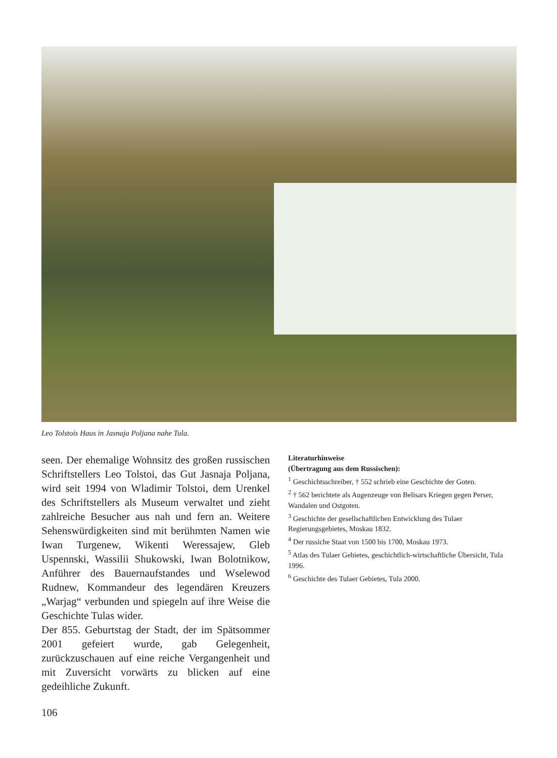Leo Tolstois Haus in Jasnaja Poljana nahe Tula.
seen. Der ehemalige Wohnsitz des großen russischen Schriftstellers Leo Tolstoi, das Gut Jasnaja Poljana, wird seit 1994 von Wladimir Tolstoi, dem Urenkel des Schriftstellers als Museum verwaltet und zieht zahlreiche Besucher aus nah und fern an. Weitere Sehenswürdigkeiten sind mit berühmten Namen wie Iwan Turgenew, Wikenti Weressajew, Gleb Uspennski, Wassilii Shukowski, Iwan Bolotnikow, Anführer des Bauernaufstandes und Wselewod Rudnew, Kommandeur des legendären Kreuzers „Warjag“ verbunden und spiegeln auf ihre Weise die Geschichte Tulas wider.
Der 855. Geburtstag der Stadt, der im Spätsommer 2001 gefeiert wurde, gab Gelegenheit, zurückzuschauen auf eine reiche Vergangenheit und mit Zuversicht vorwärts zu blicken auf eine gedeihliche Zukunft.
Literaturhinweise
(Übertragung aus dem Russischen):
<sup>1</sup> Geschichtsschreiber, † 552 schrieb eine Geschichte der Goten.
<sup>2</sup> † 562 berichtete als Augenzeuge von Belisars Kriegen gegen Perser, Wandalen und Ostgoten.
<sup>3</sup> Geschichte der gesellschaftlichen Entwicklung des Tulaer Regierungsgebietes, Moskau 1832.
<sup>4</sup> Der russiche Staat von 1500 bis 1700, Moskau 1973.
<sup>5</sup> Atlas des Tulaer Gebietes, geschichtlich-wirtschaftliche Übersicht, Tula 1996.
<sup>6</sup> Geschichte des Tulaer Gebietes, Tula 2000.
106